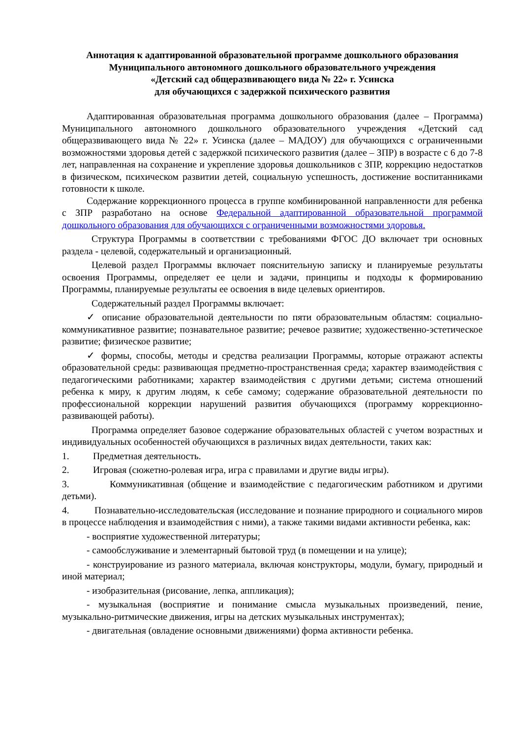Аннотация к адаптированной образовательной программе дошкольного образования
Муниципального автономного дошкольного образовательного учреждения
«Детский сад общеразвивающего вида № 22» г. Усинска
для обучающихся с задержкой психического развития
Адаптированная образовательная программа дошкольного образования (далее – Программа) Муниципального автономного дошкольного образовательного учреждения «Детский сад общеразвивающего вида № 22» г. Усинска (далее – МАДОУ) для обучающихся с ограниченными возможностями здоровья детей с задержкой психического развития (далее – ЗПР) в возрасте с 6 до 7-8 лет, направленная на сохранение и укрепление здоровья дошкольников с ЗПР, коррекцию недостатков в физическом, психическом развитии детей, социальную успешность, достижение воспитанниками готовности к школе.
Содержание коррекционного процесса в группе комбинированной направленности для ребенка с ЗПР разработано на основе Федеральной адаптированной образовательной программой дошкольного образования для обучающихся с ограниченными возможностями здоровья.
Структура Программы в соответствии с требованиями ФГОС ДО включает три основных раздела - целевой, содержательный и организационный.
Целевой раздел Программы включает пояснительную записку и планируемые результаты освоения Программы, определяет ее цели и задачи, принципы и подходы к формированию Программы, планируемые результаты ее освоения в виде целевых ориентиров.
Содержательный раздел Программы включает:
✓ описание образовательной деятельности по пяти образовательным областям: социально-коммуникативное развитие; познавательное развитие; речевое развитие; художественно-эстетическое развитие; физическое развитие;
✓ формы, способы, методы и средства реализации Программы, которые отражают аспекты образовательной среды: развивающая предметно-пространственная среда; характер взаимодействия с педагогическими работниками; характер взаимодействия с другими детьми; система отношений ребенка к миру, к другим людям, к себе самому; содержание образовательной деятельности по профессиональной коррекции нарушений развития обучающихся (программу коррекционно-развивающей работы).
Программа определяет базовое содержание образовательных областей с учетом возрастных и индивидуальных особенностей обучающихся в различных видах деятельности, таких как:
1. Предметная деятельность.
2. Игровая (сюжетно-ролевая игра, игра с правилами и другие виды игры).
3. Коммуникативная (общение и взаимодействие с педагогическим работником и другими детьми).
4. Познавательно-исследовательская (исследование и познание природного и социального миров в процессе наблюдения и взаимодействия с ними), а также такими видами активности ребенка, как:
- восприятие художественной литературы;
- самообслуживание и элементарный бытовой труд (в помещении и на улице);
- конструирование из разного материала, включая конструкторы, модули, бумагу, природный и иной материал;
- изобразительная (рисование, лепка, аппликация);
- музыкальная (восприятие и понимание смысла музыкальных произведений, пение, музыкально-ритмические движения, игры на детских музыкальных инструментах);
- двигательная (овладение основными движениями) форма активности ребенка.